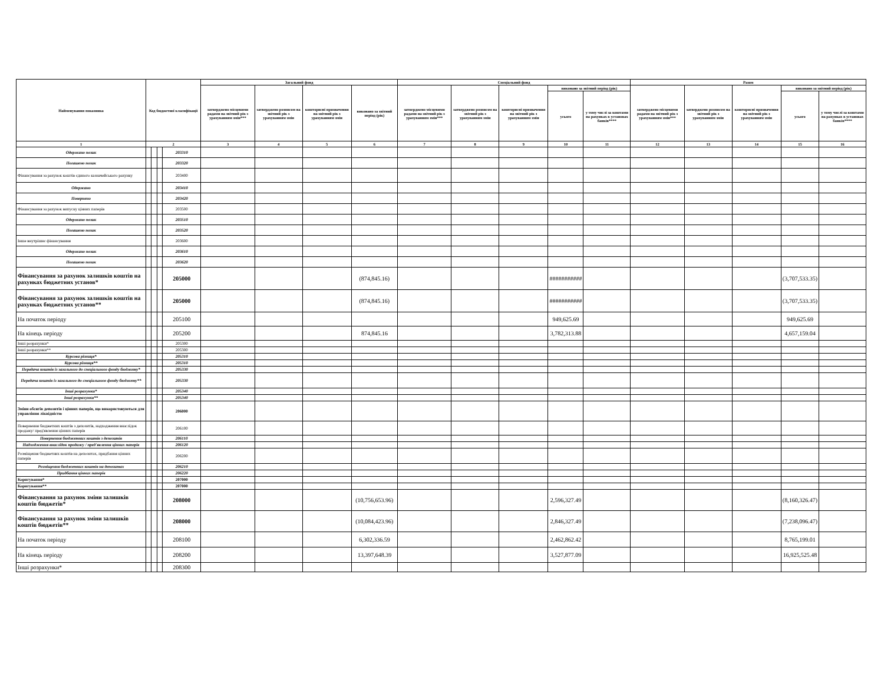| Найменування показника | Код бюджетної класифікації | | | | Загальний фонд | | | | Спеціальний фонд | | | | | Разом | | | | |
| --- | --- | --- | --- | --- | --- | --- | --- | --- | --- | --- | --- | --- | --- | --- | --- | --- | --- | --- |
| | | | | | затверджено місцевими радами на звітний рік з урахуванням змін*** | затверджено розписом на звітний рік з урахуванням змін | кошторисні призначення на звітний рік з урахуванням змін | виконано за звітний період (рік) | затверджено місцевими радами на звітний рік з урахуванням змін*** | затверджено розписом на звітний рік з урахуванням змін | кошторисні призначення на звітний рік з урахуванням змін | виконано за звітний період (рік) | | затверджено місцевими радами на звітний рік з урахуванням змін*** | затверджено розписом на звітний рік з урахуванням змін | кошторисні призначення на звітний рік з урахуванням змін | виконано за звітний період (рік) | |
| | | | | | | | | | | | | усього | у тому числі за коштами на рахунках в установах банків**** | | | | усього | у тому числі за коштами на рахунках в установах банків**** |
| 1 | 2 | | | | 3 | 4 | 5 | 6 | 7 | 8 | 9 | 10 | 11 | 12 | 13 | 14 | 15 | 16 |
| Одержано позик | | | | 203310 | | | | | | | | | | | | | | |
| Погашено позик | | | | 203320 | | | | | | | | | | | | | | |
| Фінансування за рахунок коштів єдиного казначейського рахунку | | | | 203400 | | | | | | | | | | | | | | |
| Одержано | | | | 203410 | | | | | | | | | | | | | | |
| Повернено | | | | 203420 | | | | | | | | | | | | | | |
| Фінансування за рахунок випуску цінних паперів | | | | 203500 | | | | | | | | | | | | | | |
| Одержано позик | | | | 203510 | | | | | | | | | | | | | | |
| Погашено позик | | | | 203520 | | | | | | | | | | | | | | |
| Інше внутрішнє фінансування | | | | 203600 | | | | | | | | | | | | | | |
| Одержано позик | | | | 203610 | | | | | | | | | | | | | | |
| Погашено позик | | | | 203620 | | | | | | | | | | | | | | |
| Фінансування за рахунок залишків коштів на рахунках бюджетних установ* | | | | 205000 | | | | (874,845.16) | | | | ########### | | | | | (3,707,533.35) | |
| Фінансування за рахунок залишків коштів на рахунках бюджетних установ** | | | | 205000 | | | | (874,845.16) | | | | ########### | | | | | (3,707,533.35) | |
| На початок періоду | | | | 205100 | | | | | | | | 949,625.69 | | | | | 949,625.69 | |
| На кінець періоду | | | | 205200 | | | | 874,845.16 | | | | 3,782,313.88 | | | | | 4,657,159.04 | |
| Інші розрахунки* | | | | 205300 | | | | | | | | | | | | | | |
| Інші розрахунки** | | | | 205300 | | | | | | | | | | | | | | |
| Курсова різниця* | | | | 205310 | | | | | | | | | | | | | | |
| Курсова різниця** | | | | 205310 | | | | | | | | | | | | | | |
| Передача коштів із загального до спеціального фонду бюджету* | | | | 205330 | | | | | | | | | | | | | | |
| Передача коштів із загального до спеціального фонду бюджету** | | | | 205330 | | | | | | | | | | | | | | |
| Інші розрахунки* | | | | 205340 | | | | | | | | | | | | | | |
| Інші розрахунки** | | | | 205340 | | | | | | | | | | | | | | |
| Зміни обсягів депозитів і цінних паперів, що використовуються для управління ліквідністю | | | | 206000 | | | | | | | | | | | | | | |
| Повернення бюджетних коштів з депозитів, надходження внаслідок продажу/ пред'явлення цінних паперів | | | | 206100 | | | | | | | | | | | | | | |
| Повернення бюджетних коштів з депозитів | | | | 206110 | | | | | | | | | | | | | | |
| Надходження внаслідок продажу / пред'явлення цінних паперів | | | | 206120 | | | | | | | | | | | | | | |
| Розміщення бюджетних коштів на депозитах, придбання цінних паперів | | | | 206200 | | | | | | | | | | | | | | |
| Розміщення бюджетних коштів на депозитах | | | | 206210 | | | | | | | | | | | | | | |
| Придбання цінних паперів | | | | 206220 | | | | | | | | | | | | | | |
| Коригування* | | | | 207000 | | | | | | | | | | | | | | |
| Коригування** | | | | 207000 | | | | | | | | | | | | | | |
| Фінансування за рахунок зміни залишків коштів бюджетів* | | | | 208000 | | | | (10,756,653.96) | | | | 2,596,327.49 | | | | | (8,160,326.47) | |
| Фінансування за рахунок зміни залишків коштів бюджетів** | | | | 208000 | | | | (10,084,423.96) | | | | 2,846,327.49 | | | | | (7,238,096.47) | |
| На початок періоду | | | | 208100 | | | | 6,302,336.59 | | | | 2,462,862.42 | | | | | 8,765,199.01 | |
| На кінець періоду | | | | 208200 | | | | 13,397,648.39 | | | | 3,527,877.09 | | | | | 16,925,525.48 | |
| Інші розрахунки* | | | | 208300 | | | | | | | | | | | | | | |